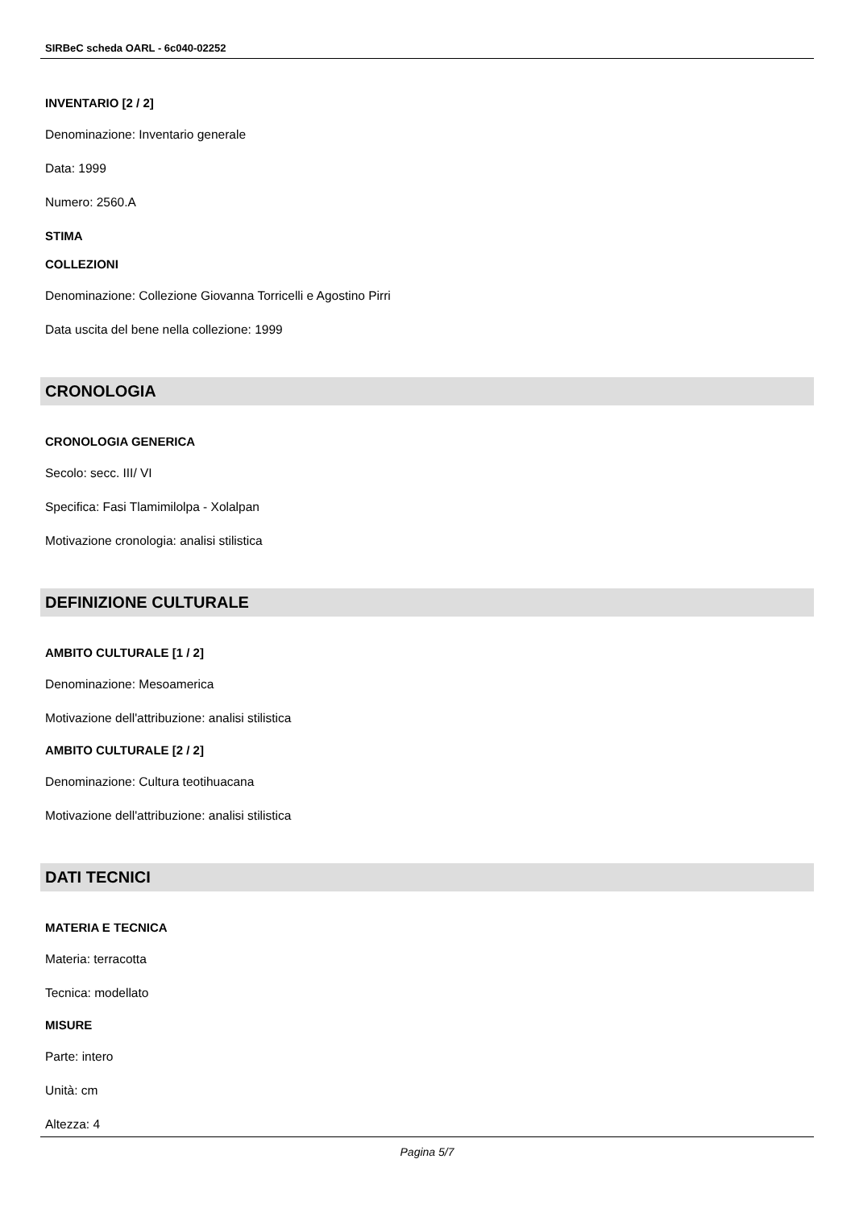SIRBeC scheda OARL - 6c040-02252
INVENTARIO [2 / 2]
Denominazione: Inventario generale
Data: 1999
Numero: 2560.A
STIMA
COLLEZIONI
Denominazione: Collezione Giovanna Torricelli e Agostino Pirri
Data uscita del bene nella collezione: 1999
CRONOLOGIA
CRONOLOGIA GENERICA
Secolo: secc. III/ VI
Specifica: Fasi Tlamimilolpa - Xolalpan
Motivazione cronologia: analisi stilistica
DEFINIZIONE CULTURALE
AMBITO CULTURALE [1 / 2]
Denominazione: Mesoamerica
Motivazione dell'attribuzione: analisi stilistica
AMBITO CULTURALE [2 / 2]
Denominazione: Cultura teotihuacana
Motivazione dell'attribuzione: analisi stilistica
DATI TECNICI
MATERIA E TECNICA
Materia: terracotta
Tecnica: modellato
MISURE
Parte: intero
Unità: cm
Altezza: 4
Pagina 5/7